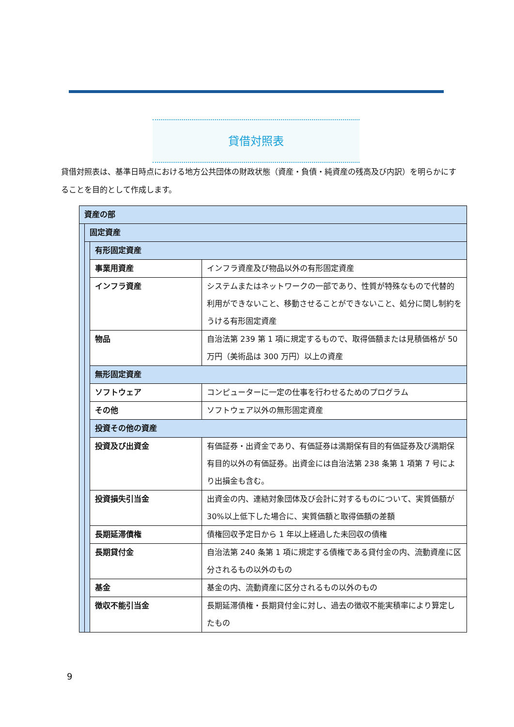貸借対照表
貸借対照表は、基準日時点における地方公共団体の財政状態（資産・負債・純資産の残高及び内訳）を明らかにすることを目的として作成します。
| 資産の部 | | | |
| --- | --- | --- | --- |
| | 固定資産 | | |
| | | 有形固定資産 | |
| | | 事業用資産 | インフラ資産及び物品以外の有形固定資産 |
| | | インフラ資産 | システムまたはネットワークの一部であり、性質が特殊なもので代替的利用ができないこと、移動させることができないこと、処分に関し制約をうける有形固定資産 |
| | | 物品 | 自治法第 239 第 1 項に規定するもので、取得価額または見積価格が 50 万円（美術品は 300 万円）以上の資産 |
| | | 無形固定資産 | |
| | | ソフトウェア | コンピューターに一定の仕事を行わせるためのプログラム |
| | | その他 | ソフトウェア以外の無形固定資産 |
| | | 投資その他の資産 | |
| | | 投資及び出資金 | 有価証券・出資金であり、有価証券は満期保有目的有価証券及び満期保有目的以外の有価証券。出資金には自治法第 238 条第 1 項第 7 号により出損金も含む。 |
| | | 投資損失引当金 | 出資金の内、連結対象団体及び会計に対するものについて、実質価額が 30%以上低下した場合に、実質価額と取得価額の差額 |
| | | 長期延滞債権 | 債権回収予定日から 1 年以上経過した未回収の債権 |
| | | 長期貸付金 | 自治法第 240 条第 1 項に規定する債権である貸付金の内、流動資産に区分されるもの以外のもの |
| | | 基金 | 基金の内、流動資産に区分されるもの以外のもの |
| | | 徴収不能引当金 | 長期延滞債権・長期貸付金に対し、過去の徴収不能実積率により算定したもの |
9